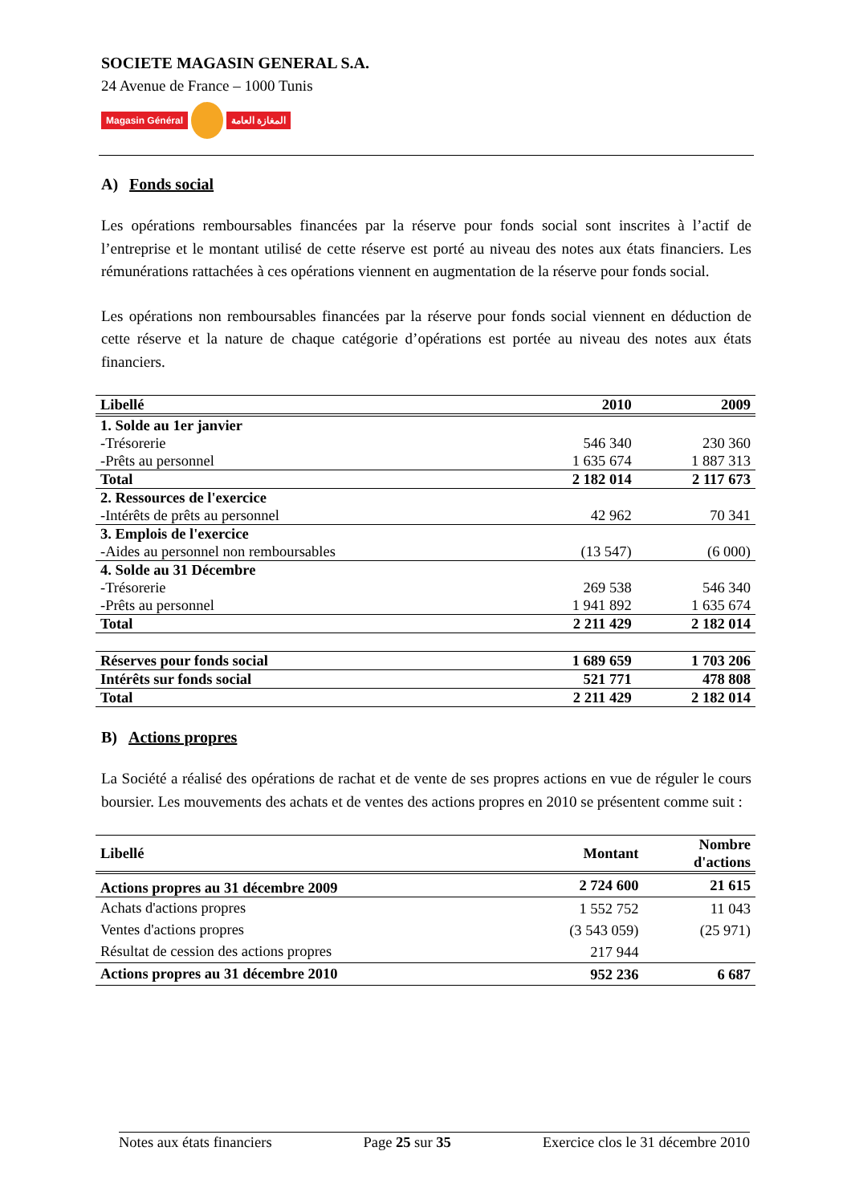SOCIETE MAGASIN GENERAL S.A.
24 Avenue de France – 1000 Tunis
Magasin Général المغازة العامة
A) Fonds social
Les opérations remboursables financées par la réserve pour fonds social sont inscrites à l’actif de l’entreprise et le montant utilisé de cette réserve est porté au niveau des notes aux états financiers. Les rémunérations rattachées à ces opérations viennent en augmentation de la réserve pour fonds social.
Les opérations non remboursables financées par la réserve pour fonds social viennent en déduction de cette réserve et la nature de chaque catégorie d’opérations est portée au niveau des notes aux états financiers.
| Libellé | 2010 | 2009 |
| --- | --- | --- |
| 1. Solde au 1er janvier | | |
| -Trésorerie | 546 340 | 230 360 |
| -Prêts au personnel | 1 635 674 | 1 887 313 |
| Total | 2 182 014 | 2 117 673 |
| 2. Ressources de l'exercice | | |
| -Intérêts de prêts au personnel | 42 962 | 70 341 |
| 3. Emplois de l'exercice | | |
| -Aides au personnel non remboursables | (13 547) | (6 000) |
| 4. Solde au 31 Décembre | | |
| -Trésorerie | 269 538 | 546 340 |
| -Prêts au personnel | 1 941 892 | 1 635 674 |
| Total | 2 211 429 | 2 182 014 |
| Réserves pour fonds social | 1 689 659 | 1 703 206 |
| Intérêts sur fonds social | 521 771 | 478 808 |
| Total | 2 211 429 | 2 182 014 |
B) Actions propres
La Société a réalisé des opérations de rachat et de vente de ses propres actions en vue de réguler le cours boursier. Les mouvements des achats et de ventes des actions propres en 2010 se présentent comme suit :
| Libellé | Montant | Nombre d'actions |
| --- | --- | --- |
| Actions propres au 31 décembre 2009 | 2 724 600 | 21 615 |
| Achats d'actions propres | 1 552 752 | 11 043 |
| Ventes d'actions propres | (3 543 059) | (25 971) |
| Résultat de cession des actions propres | 217 944 | |
| Actions propres au 31 décembre 2010 | 952 236 | 6 687 |
Notes aux états financiers Page 25 sur 35 Exercice clos le 31 décembre 2010